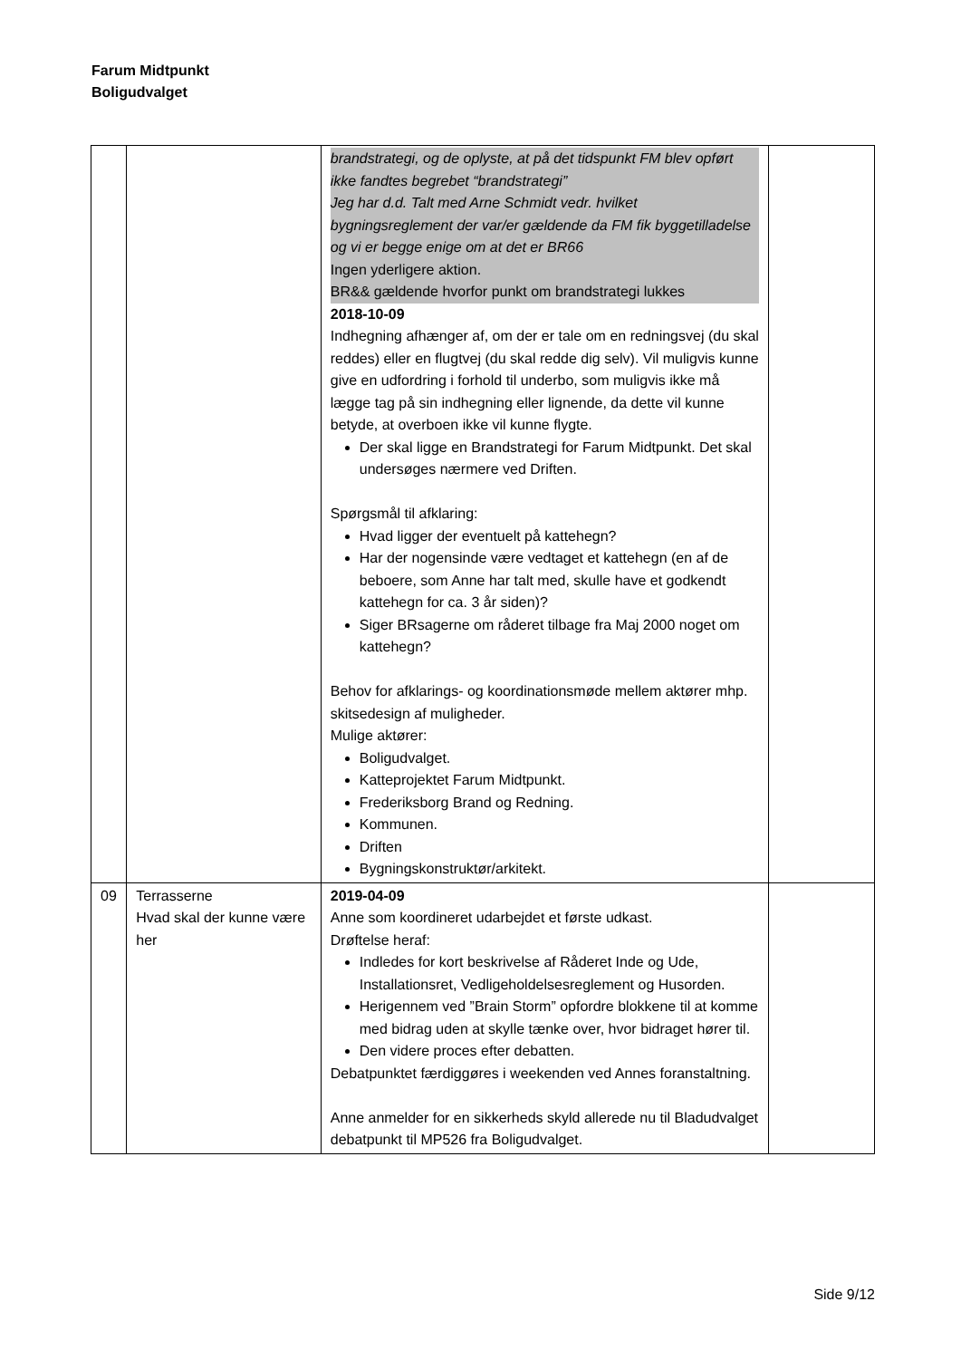Farum Midtpunkt
Boligudvalget
| | | brandstrategi, og de oplyste, at på det tidspunkt FM blev opført ikke fandtes begrebet “brandstrategi” Jeg har d.d. Talt med Arne Schmidt vedr. hvilket bygningsreglement der var/er gældende da FM fik byggetilladelse og vi er begge enige om at det er BR66 Ingen yderligere aktion. BR&& gældende hvorfor punkt om brandstrategi lukkes 2018-10-09 Indhegning afhænger af, om der er tale om en redningsvej (du skal reddes) eller en flugtvej (du skal redde dig selv). Vil muligvis kunne give en udfordring i forhold til underbo, som muligvis ikke må lægge tag på sin indhegning eller lignende, da dette vil kunne betyde, at overboen ikke vil kunne flygte. Der skal ligge en Brandstrategi for Farum Midtpunkt. Det skal undersøges nærmere ved Driften. Spørgsmål til afklaring: Hvad ligger der eventuelt på kattehegn? Har der nogensinde være vedtaget et kattehegn (en af de beboere, som Anne har talt med, skulle have et godkendt kattehegn for ca. 3 år siden)? Siger BRsagerne om råderet tilbage fra Maj 2000 noget om kattehegn? Behov for afklarings- og koordinationsmøde mellem aktører mhp. skitsedesign af muligheder. Mulige aktører: Boligudvalget. Katteprojektet Farum Midtpunkt. Frederiksborg Brand og Redning. Kommunen. Driften Bygningskonstruktør/arkitekt. | |
| 09 | Terrasserne Hvad skal der kunne være her | 2019-04-09 Anne som koordineret udarbejdet et første udkast. Drøftelse heraf: Indledes for kort beskrivelse af Råderet Inde og Ude, Installationsret, Vedligeholdelsesreglement og Husorden. Herigennem ved ”Brain Storm” opfordre blokkene til at komme med bidrag uden at skylle tænke over, hvor bidraget hører til. Den videre proces efter debatten. Debatpunktet færdiggøres i weekenden ved Annes foranstaltning. Anne anmelder for en sikkerheds skyld allerede nu til Bladudvalget debatpunkt til MP526 fra Boligudvalget. | |
Side 9/12